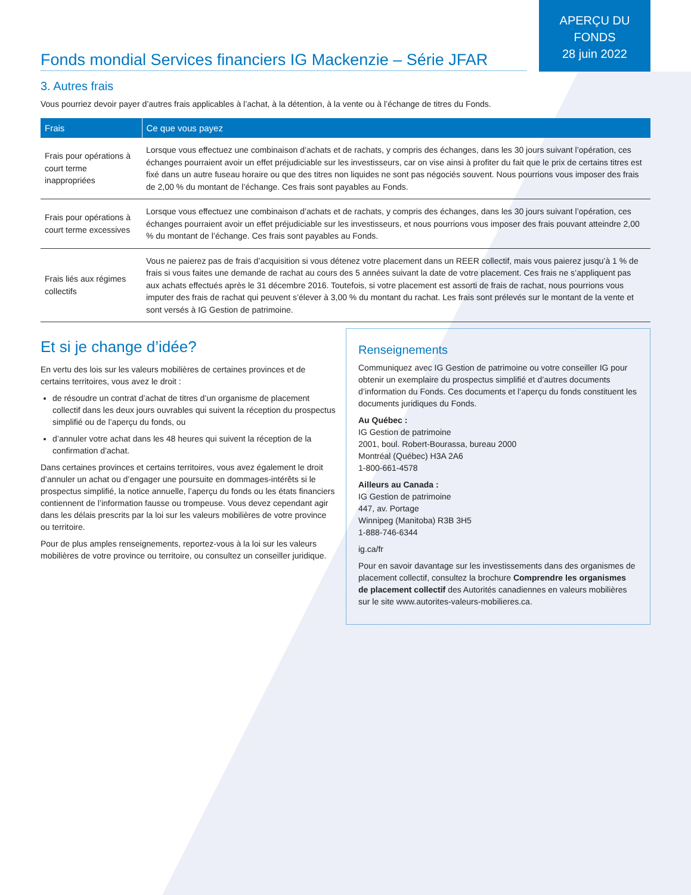APERÇU DU
FONDS
28 juin 2022
Fonds mondial Services financiers IG Mackenzie – Série JFAR
3. Autres frais
Vous pourriez devoir payer d’autres frais applicables à l’achat, à la détention, à la vente ou à l’échange de titres du Fonds.
| Frais | Ce que vous payez |
| --- | --- |
| Frais pour opérations à court terme inappropriées | Lorsque vous effectuez une combinaison d’achats et de rachats, y compris des échanges, dans les 30 jours suivant l’opération, ces échanges pourraient avoir un effet préjudiciable sur les investisseurs, car on vise ainsi à profiter du fait que le prix de certains titres est fixé dans un autre fuseau horaire ou que des titres non liquides ne sont pas négociés souvent. Nous pourrions vous imposer des frais de 2,00 % du montant de l’échange. Ces frais sont payables au Fonds. |
| Frais pour opérations à court terme excessives | Lorsque vous effectuez une combinaison d’achats et de rachats, y compris des échanges, dans les 30 jours suivant l’opération, ces échanges pourraient avoir un effet préjudiciable sur les investisseurs, et nous pourrions vous imposer des frais pouvant atteindre 2,00 % du montant de l’échange. Ces frais sont payables au Fonds. |
| Frais liés aux régimes collectifs | Vous ne paierez pas de frais d’acquisition si vous détenez votre placement dans un REER collectif, mais vous paierez jusqu’à 1 % de frais si vous faites une demande de rachat au cours des 5 années suivant la date de votre placement. Ces frais ne s’appliquent pas aux achats effectués après le 31 décembre 2016. Toutefois, si votre placement est assorti de frais de rachat, nous pourrions vous imputer des frais de rachat qui peuvent s’élever à 3,00 % du montant du rachat. Les frais sont prélevés sur le montant de la vente et sont versés à IG Gestion de patrimoine. |
Et si je change d’idée?
En vertu des lois sur les valeurs mobilières de certaines provinces et de certains territoires, vous avez le droit :
de résoudre un contrat d’achat de titres d’un organisme de placement collectif dans les deux jours ouvrables qui suivent la réception du prospectus simplifié ou de l’aperçu du fonds, ou
d’annuler votre achat dans les 48 heures qui suivent la réception de la confirmation d’achat.
Dans certaines provinces et certains territoires, vous avez également le droit d’annuler un achat ou d’engager une poursuite en dommages-intérêts si le prospectus simplifié, la notice annuelle, l’aperçu du fonds ou les états financiers contiennent de l’information fausse ou trompeuse. Vous devez cependant agir dans les délais prescrits par la loi sur les valeurs mobilières de votre province ou territoire.
Pour de plus amples renseignements, reportez-vous à la loi sur les valeurs mobilières de votre province ou territoire, ou consultez un conseiller juridique.
Renseignements
Communiquez avec IG Gestion de patrimoine ou votre conseiller IG pour obtenir un exemplaire du prospectus simplifié et d’autres documents d’information du Fonds. Ces documents et l’aperçu du fonds constituent les documents juridiques du Fonds.
Au Québec :
IG Gestion de patrimoine
2001, boul. Robert-Bourassa, bureau 2000
Montréal (Québec) H3A 2A6
1-800-661-4578
Ailleurs au Canada :
IG Gestion de patrimoine
447, av. Portage
Winnipeg (Manitoba) R3B 3H5
1-888-746-6344
ig.ca/fr
Pour en savoir davantage sur les investissements dans des organismes de placement collectif, consultez la brochure Comprendre les organismes de placement collectif des Autorités canadiennes en valeurs mobilières sur le site www.autorites-valeurs-mobilieres.ca.